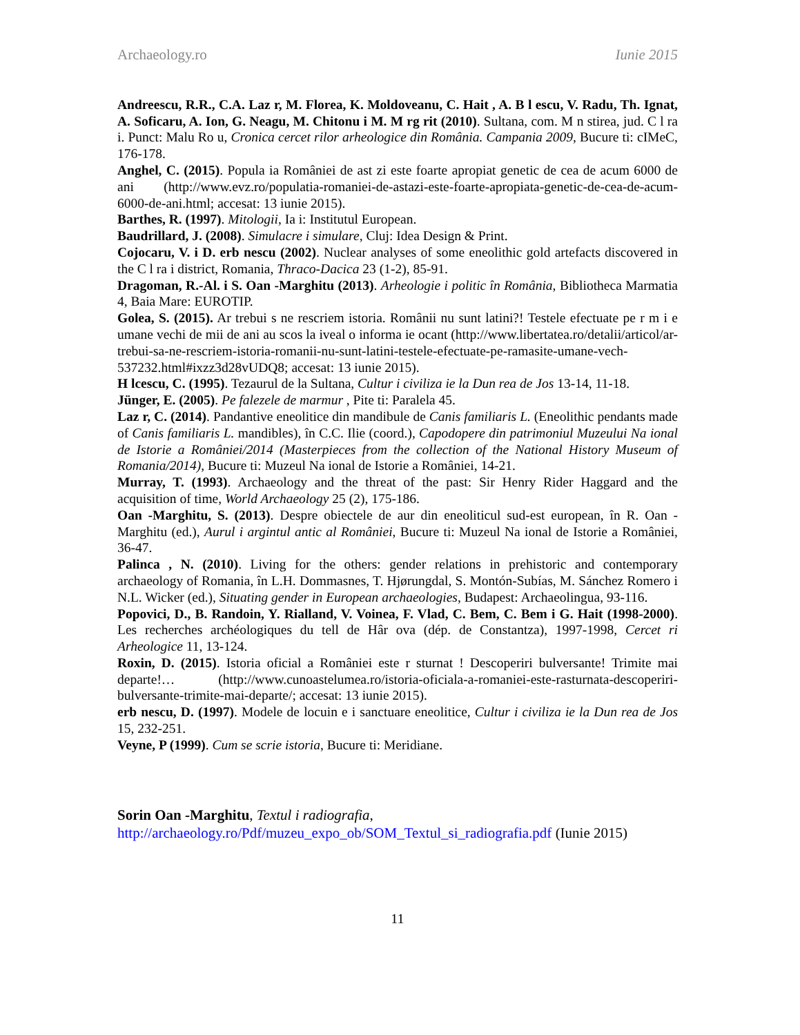Archaeology.ro Iunie 2015
Andreescu, R.R., C.A. Laz r, M. Florea, K. Moldoveanu, C. Hait , A. B l escu, V. Radu, Th. Ignat, A. Soficaru, A. Ion, G. Neagu, M. Chitonu i M. M rg rit (2010). Sultana, com. M n stirea, jud. C l ra i. Punct: Malu Ro u, Cronica cercet rilor arheologice din România. Campania 2009, Bucure ti: cIMeC, 176-178.
Anghel, C. (2015). Popula ia României de ast zi este foarte apropiat genetic de cea de acum 6000 de ani (http://www.evz.ro/populatia-romaniei-de-astazi-este-foarte-apropiata-genetic-de-cea-de-acum-6000-de-ani.html; accesat: 13 iunie 2015).
Barthes, R. (1997). Mitologii, Ia i: Institutul European.
Baudrillard, J. (2008). Simulacre i simulare, Cluj: Idea Design & Print.
Cojocaru, V. i D. erb nescu (2002). Nuclear analyses of some eneolithic gold artefacts discovered in the C l ra i district, Romania, Thraco-Dacica 23 (1-2), 85-91.
Dragoman, R.-Al. i S. Oan -Marghitu (2013). Arheologie i politic în România, Bibliotheca Marmatia 4, Baia Mare: EUROTIP.
Golea, S. (2015). Ar trebui s ne rescriem istoria. Românii nu sunt latini?! Testele efectuate pe r m i e umane vechi de mii de ani au scos la iveal o informa ie ocant (http://www.libertatea.ro/detalii/articol/ar-trebui-sa-ne-rescriem-istoria-romanii-nu-sunt-latini-testele-efectuate-pe-ramasite-umane-vech-537232.html#ixzz3d28vUDQ8; accesat: 13 iunie 2015).
H lcescu, C. (1995). Tezaurul de la Sultana, Cultur i civiliza ie la Dun rea de Jos 13-14, 11-18.
Jünger, E. (2005). Pe falezele de marmur , Pite ti: Paralela 45.
Laz r, C. (2014). Pandantive eneolitice din mandibule de Canis familiaris L. (Eneolithic pendants made of Canis familiaris L. mandibles), în C.C. Ilie (coord.), Capodopere din patrimoniul Muzeului Na ional de Istorie a României/2014 (Masterpieces from the collection of the National History Museum of Romania/2014), Bucure ti: Muzeul Na ional de Istorie a României, 14-21.
Murray, T. (1993). Archaeology and the threat of the past: Sir Henry Rider Haggard and the acquisition of time, World Archaeology 25 (2), 175-186.
Oan -Marghitu, S. (2013). Despre obiectele de aur din eneoliticul sud-est european, în R. Oan -Marghitu (ed.), Aurul i argintul antic al României, Bucure ti: Muzeul Na ional de Istorie a României, 36-47.
Palinca , N. (2010). Living for the others: gender relations in prehistoric and contemporary archaeology of Romania, în L.H. Dommasnes, T. Hjørungdal, S. Montón-Subías, M. Sánchez Romero i N.L. Wicker (ed.), Situating gender in European archaeologies, Budapest: Archaeolingua, 93-116.
Popovici, D., B. Randoin, Y. Rialland, V. Voinea, F. Vlad, C. Bem, C. Bem i G. Hait (1998-2000). Les recherches archéologiques du tell de Hâr ova (dép. de Constantza), 1997-1998, Cercet ri Arheologice 11, 13-124.
Roxin, D. (2015). Istoria oficial a României este r sturnat ! Descoperiri bulversante! Trimite mai departe!… (http://www.cunoastelumea.ro/istoria-oficiala-a-romaniei-este-rasturnata-descoperiri-bulversante-trimite-mai-departe/; accesat: 13 iunie 2015).
erb nescu, D. (1997). Modele de locuin e i sanctuare eneolitice, Cultur i civiliza ie la Dun rea de Jos 15, 232-251.
Veyne, P (1999). Cum se scrie istoria, Bucure ti: Meridiane.
Sorin Oan -Marghitu, Textul i radiografia,
http://archaeology.ro/Pdf/muzeu_expo_ob/SOM_Textul_si_radiografia.pdf (Iunie 2015)
11